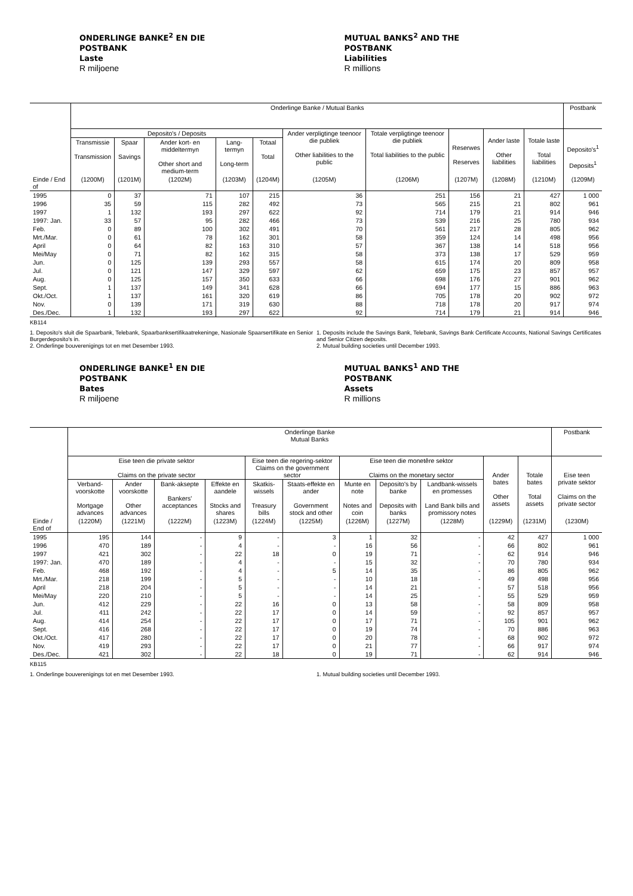ONDERLINGE BANKE<sup>2</sup> EN DIE
POSTBANK
Laste
R miljoene
MUTUAL BANKS<sup>2</sup> AND THE
POSTBANK
Liabilities
R millions
| | Onderlinge Banke / Mutual Banks | | | | | | | | | | Postbank |
| --- | --- | --- | --- | --- | --- | --- | --- | --- | --- | --- | --- |
| | Deposito's / Deposits | | | | | Ander verpligtinge teenoor die publiek Other liabilities to the public | Totale verpligtinge teenoor die publiek Total liabilities to the public | Reserwes Reserves | Ander laste Other liabilities | Totale laste Total liabilities | Deposito's<sup>1</sup> Deposits<sup>1</sup> |
| | Transmissie Transmission | Spaar Savings | Ander kort- en middeltermyn Other short and medium-term | Lang-termyn Long-term | Totaal Total | | | | | | |
| Einde / End of | (1200M) | (1201M) | (1202M) | (1203M) | (1204M) | (1205M) | (1206M) | (1207M) | (1208M) | (1210M) | (1209M) |
| 1995 | 0 | 37 | 71 | 107 | 215 | 36 | 251 | 156 | 21 | 427 | 1 000 |
| 1996 | 35 | 59 | 115 | 282 | 492 | 73 | 565 | 215 | 21 | 802 | 961 |
| 1997 | 1 | 132 | 193 | 297 | 622 | 92 | 714 | 179 | 21 | 914 | 946 |
| 1997: Jan. | 33 | 57 | 95 | 282 | 466 | 73 | 539 | 216 | 25 | 780 | 934 |
| Feb. | 0 | 89 | 100 | 302 | 491 | 70 | 561 | 217 | 28 | 805 | 962 |
| Mrt./Mar. | 0 | 61 | 78 | 162 | 301 | 58 | 359 | 124 | 14 | 498 | 956 |
| April | 0 | 64 | 82 | 163 | 310 | 57 | 367 | 138 | 14 | 518 | 956 |
| Mei/May | 0 | 71 | 82 | 162 | 315 | 58 | 373 | 138 | 17 | 529 | 959 |
| Jun. | 0 | 125 | 139 | 293 | 557 | 58 | 615 | 174 | 20 | 809 | 958 |
| Jul. | 0 | 121 | 147 | 329 | 597 | 62 | 659 | 175 | 23 | 857 | 957 |
| Aug. | 0 | 125 | 157 | 350 | 633 | 66 | 698 | 176 | 27 | 901 | 962 |
| Sept. | 1 | 137 | 149 | 341 | 628 | 66 | 694 | 177 | 15 | 886 | 963 |
| Okt./Oct. | 1 | 137 | 161 | 320 | 619 | 86 | 705 | 178 | 20 | 902 | 972 |
| Nov. | 0 | 139 | 171 | 319 | 630 | 88 | 718 | 178 | 20 | 917 | 974 |
| Des./Dec. | 1 | 132 | 193 | 297 | 622 | 92 | 714 | 179 | 21 | 914 | 946 |
KB114
1. Deposito's sluit die Spaarbank, Telebank, Spaarbanksertifikaatrekeninge, Nasionale Spaarsertifikate en Senior Burgerdeposito's in.
2. Onderlinge bouverenigings tot en met Desember 1993.
1. Deposits include the Savings Bank, Telebank, Savings Bank Certificate Accounts, National Savings Certificates and Senior Citizen deposits.
2. Mutual building societies until December 1993.
ONDERLINGE BANKE<sup>1</sup> EN DIE
POSTBANK
Bates
R miljoene
MUTUAL BANKS<sup>1</sup> AND THE
POSTBANK
Assets
R millions
| | Onderlinge Banke Mutual Banks | | | | | | | | | | | Postbank |
| --- | --- | --- | --- | --- | --- | --- | --- | --- | --- | --- | --- | --- |
| | Eise teen die private sektor Claims on the private sector | | | | Eise teen die regering-sektor Claims on the government sector | | Eise teen die monetêre sektor Claims on the monetary sector | | | Ander bates Other assets | Totale bates Total assets | Eise teen private sektor Claims on the private sector |
| | Verband-voorskotte Mortgage advances | Ander voorskotte Other advances | Bank-aksepte Bankers' acceptances | Effekte en aandele Stocks and shares | Skatkis-wissels Treasury bills | Staats-effekte en ander Government stock and other | Munte en note Notes and coin | Deposito's by banke Deposits with banks | Landbank-wissels en promesses Land Bank bills and promissory notes | | | |
| Einde / End of | (1220M) | (1221M) | (1222M) | (1223M) | (1224M) | (1225M) | (1226M) | (1227M) | (1228M) | (1229M) | (1231M) | (1230M) |
| 1995 | 195 | 144 | - | 9 | - | 3 | 1 | 32 | - | 42 | 427 | 1 000 |
| 1996 | 470 | 189 | - | 4 | - | - | 16 | 56 | - | 66 | 802 | 961 |
| 1997 | 421 | 302 | - | 22 | 18 | 0 | 19 | 71 | - | 62 | 914 | 946 |
| 1997: Jan. | 470 | 189 | - | 4 | - | - | 15 | 32 | - | 70 | 780 | 934 |
| Feb. | 468 | 192 | - | 4 | - | 5 | 14 | 35 | - | 86 | 805 | 962 |
| Mrt./Mar. | 218 | 199 | - | 5 | - | - | 10 | 18 | - | 49 | 498 | 956 |
| April | 218 | 204 | - | 5 | - | - | 14 | 21 | - | 57 | 518 | 956 |
| Mei/May | 220 | 210 | - | 5 | - | - | 14 | 25 | - | 55 | 529 | 959 |
| Jun. | 412 | 229 | - | 22 | 16 | 0 | 13 | 58 | - | 58 | 809 | 958 |
| Jul. | 411 | 242 | - | 22 | 17 | 0 | 14 | 59 | - | 92 | 857 | 957 |
| Aug. | 414 | 254 | - | 22 | 17 | 0 | 17 | 71 | - | 105 | 901 | 962 |
| Sept. | 416 | 268 | - | 22 | 17 | 0 | 19 | 74 | - | 70 | 886 | 963 |
| Okt./Oct. | 417 | 280 | - | 22 | 17 | 0 | 20 | 78 | - | 68 | 902 | 972 |
| Nov. | 419 | 293 | - | 22 | 17 | 0 | 21 | 77 | - | 66 | 917 | 974 |
| Des./Dec. | 421 | 302 | - | 22 | 18 | 0 | 19 | 71 | - | 62 | 914 | 946 |
KB115
1. Onderlinge bouverenigings tot en met Desember 1993. 1. Mutual building societies until December 1993.